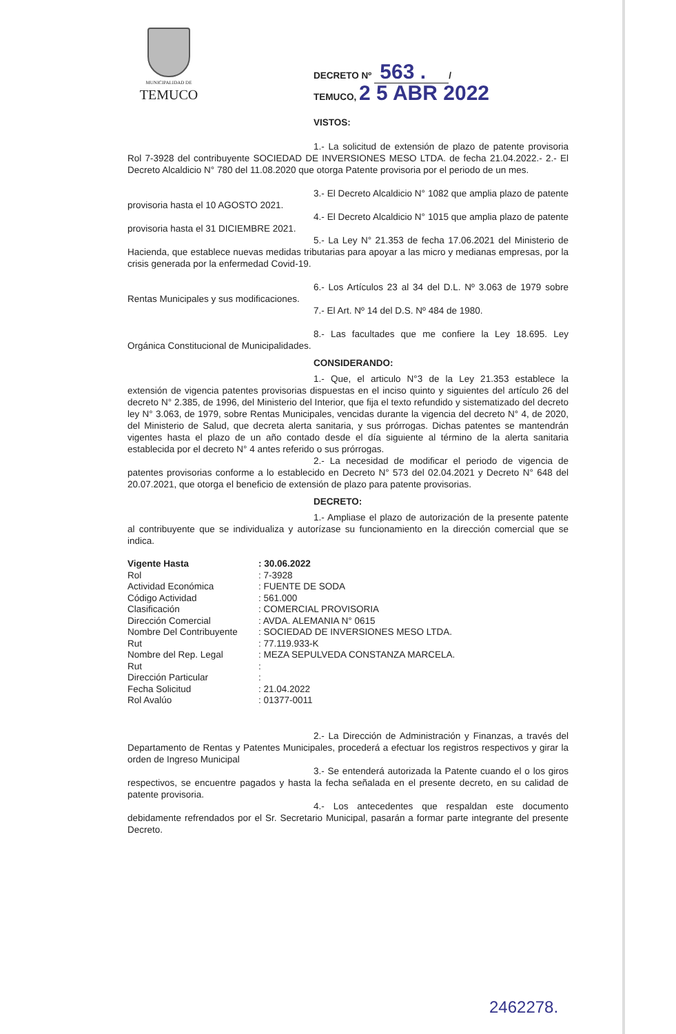MUNICIPALIDAD DE
TEMUCO
DECRETO Nº 563 . /
TEMUCO, 2 5 ABR 2022
VISTOS:
1.- La solicitud de extensión de plazo de patente provisoria Rol 7-3928 del contribuyente SOCIEDAD DE INVERSIONES MESO LTDA. de fecha 21.04.2022.- 2.- El Decreto Alcaldicio N° 780 del 11.08.2020 que otorga Patente provisoria por el periodo de un mes.
3.- El Decreto Alcaldicio N° 1082 que amplia plazo de patente provisoria hasta el 10 AGOSTO 2021.
4.- El Decreto Alcaldicio N° 1015 que amplia plazo de patente provisoria hasta el 31 DICIEMBRE 2021.
5.- La Ley N° 21.353 de fecha 17.06.2021 del Ministerio de Hacienda, que establece nuevas medidas tributarias para apoyar a las micro y medianas empresas, por la crisis generada por la enfermedad Covid-19.
6.- Los Artículos 23 al 34 del D.L. Nº 3.063 de 1979 sobre Rentas Municipales y sus modificaciones.
7.- El Art. Nº 14 del D.S. Nº 484 de 1980.
8.- Las facultades que me confiere la Ley 18.695. Ley Orgánica Constitucional de Municipalidades.
CONSIDERANDO:
1.- Que, el articulo N°3 de la Ley 21.353 establece la extensión de vigencia patentes provisorias dispuestas en el inciso quinto y siguientes del artículo 26 del decreto N° 2.385, de 1996, del Ministerio del Interior, que fija el texto refundido y sistematizado del decreto ley N° 3.063, de 1979, sobre Rentas Municipales, vencidas durante la vigencia del decreto N° 4, de 2020, del Ministerio de Salud, que decreta alerta sanitaria, y sus prórrogas. Dichas patentes se mantendrán vigentes hasta el plazo de un año contado desde el día siguiente al término de la alerta sanitaria establecida por el decreto N° 4 antes referido o sus prórrogas.
2.- La necesidad de modificar el periodo de vigencia de patentes provisorias conforme a lo establecido en Decreto N° 573 del 02.04.2021 y Decreto N° 648 del 20.07.2021, que otorga el beneficio de extensión de plazo para patente provisorias.
DECRETO:
1.- Ampliase el plazo de autorización de la presente patente al contribuyente que se individualiza y autorízase su funcionamiento en la dirección comercial que se indica.
| Vigente Hasta | : 30.06.2022 |
| Rol | : 7-3928 |
| Actividad Económica | : FUENTE DE SODA |
| Código Actividad | : 561.000 |
| Clasificación | : COMERCIAL PROVISORIA |
| Dirección Comercial | : AVDA. ALEMANIA N° 0615 |
| Nombre Del Contribuyente | : SOCIEDAD DE INVERSIONES MESO LTDA. |
| Rut | : 77.119.933-K |
| Nombre del Rep. Legal | : MEZA SEPULVEDA CONSTANZA MARCELA. |
| Rut | : |
| Dirección Particular | : |
| Fecha Solicitud | : 21.04.2022 |
| Rol Avalúo | : 01377-0011 |
2.- La Dirección de Administración y Finanzas, a través del Departamento de Rentas y Patentes Municipales, procederá a efectuar los registros respectivos y girar la orden de Ingreso Municipal
3.- Se entenderá autorizada la Patente cuando el o los giros respectivos, se encuentre pagados y hasta la fecha señalada en el presente decreto, en su calidad de patente provisoria.
4.- Los antecedentes que respaldan este documento debidamente refrendados por el Sr. Secretario Municipal, pasarán a formar parte integrante del presente Decreto.
2462278.